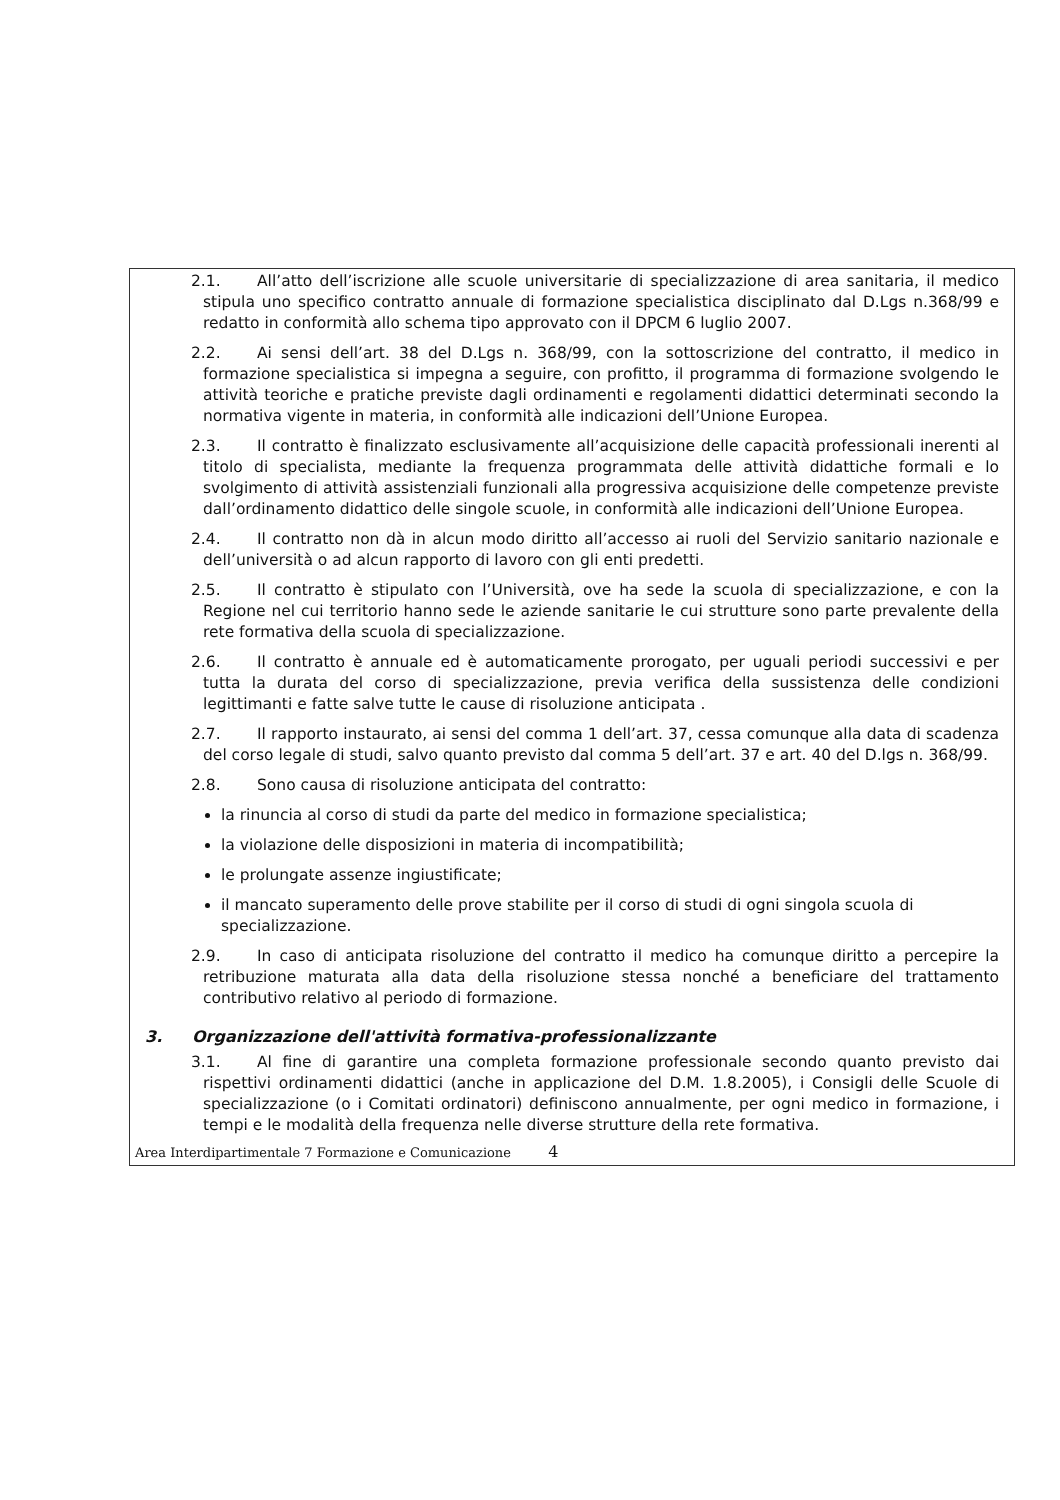2.1. All’atto dell’iscrizione alle scuole universitarie di specializzazione di area sanitaria, il medico stipula uno specifico contratto annuale di formazione specialistica disciplinato dal D.Lgs n.368/99 e redatto in conformità allo schema tipo approvato con il DPCM 6 luglio 2007.
2.2. Ai sensi dell’art. 38 del D.Lgs n. 368/99, con la sottoscrizione del contratto, il medico in formazione specialistica si impegna a seguire, con profitto, il programma di formazione svolgendo le attività teoriche e pratiche previste dagli ordinamenti e regolamenti didattici determinati secondo la normativa vigente in materia, in conformità alle indicazioni dell’Unione Europea.
2.3. Il contratto è finalizzato esclusivamente all’acquisizione delle capacità professionali inerenti al titolo di specialista, mediante la frequenza programmata delle attività didattiche formali e lo svolgimento di attività assistenziali funzionali alla progressiva acquisizione delle competenze previste dall’ordinamento didattico delle singole scuole, in conformità alle indicazioni dell’Unione Europea.
2.4. Il contratto non dà in alcun modo diritto all’accesso ai ruoli del Servizio sanitario nazionale e dell’università o ad alcun rapporto di lavoro con gli enti predetti.
2.5. Il contratto è stipulato con l’Università, ove ha sede la scuola di specializzazione, e con la Regione nel cui territorio hanno sede le aziende sanitarie le cui strutture sono parte prevalente della rete formativa della scuola di specializzazione.
2.6. Il contratto è annuale ed è automaticamente prorogato, per uguali periodi successivi e per tutta la durata del corso di specializzazione, previa verifica della sussistenza delle condizioni legittimanti e fatte salve tutte le cause di risoluzione anticipata .
2.7. Il rapporto instaurato, ai sensi del comma 1 dell’art. 37, cessa comunque alla data di scadenza del corso legale di studi, salvo quanto previsto dal comma 5 dell’art. 37 e art. 40 del D.lgs n. 368/99.
2.8. Sono causa di risoluzione anticipata del contratto:
la rinuncia al corso di studi da parte del medico in formazione specialistica;
la violazione delle disposizioni in materia di incompatibilità;
le prolungate assenze ingiustificate;
il mancato superamento delle prove stabilite per il corso di studi di ogni singola scuola di specializzazione.
2.9. In caso di anticipata risoluzione del contratto il medico ha comunque diritto a percepire la retribuzione maturata alla data della risoluzione stessa nonché a beneficiare del trattamento contributivo relativo al periodo di formazione.
3. Organizzazione dell'attività formativa-professionalizzante
3.1. Al fine di garantire una completa formazione professionale secondo quanto previsto dai rispettivi ordinamenti didattici (anche in applicazione del D.M. 1.8.2005), i Consigli delle Scuole di specializzazione (o i Comitati ordinatori) definiscono annualmente, per ogni medico in formazione, i tempi e le modalità della frequenza nelle diverse strutture della rete formativa.
Area Interdipartimentale 7 Formazione e Comunicazione 4